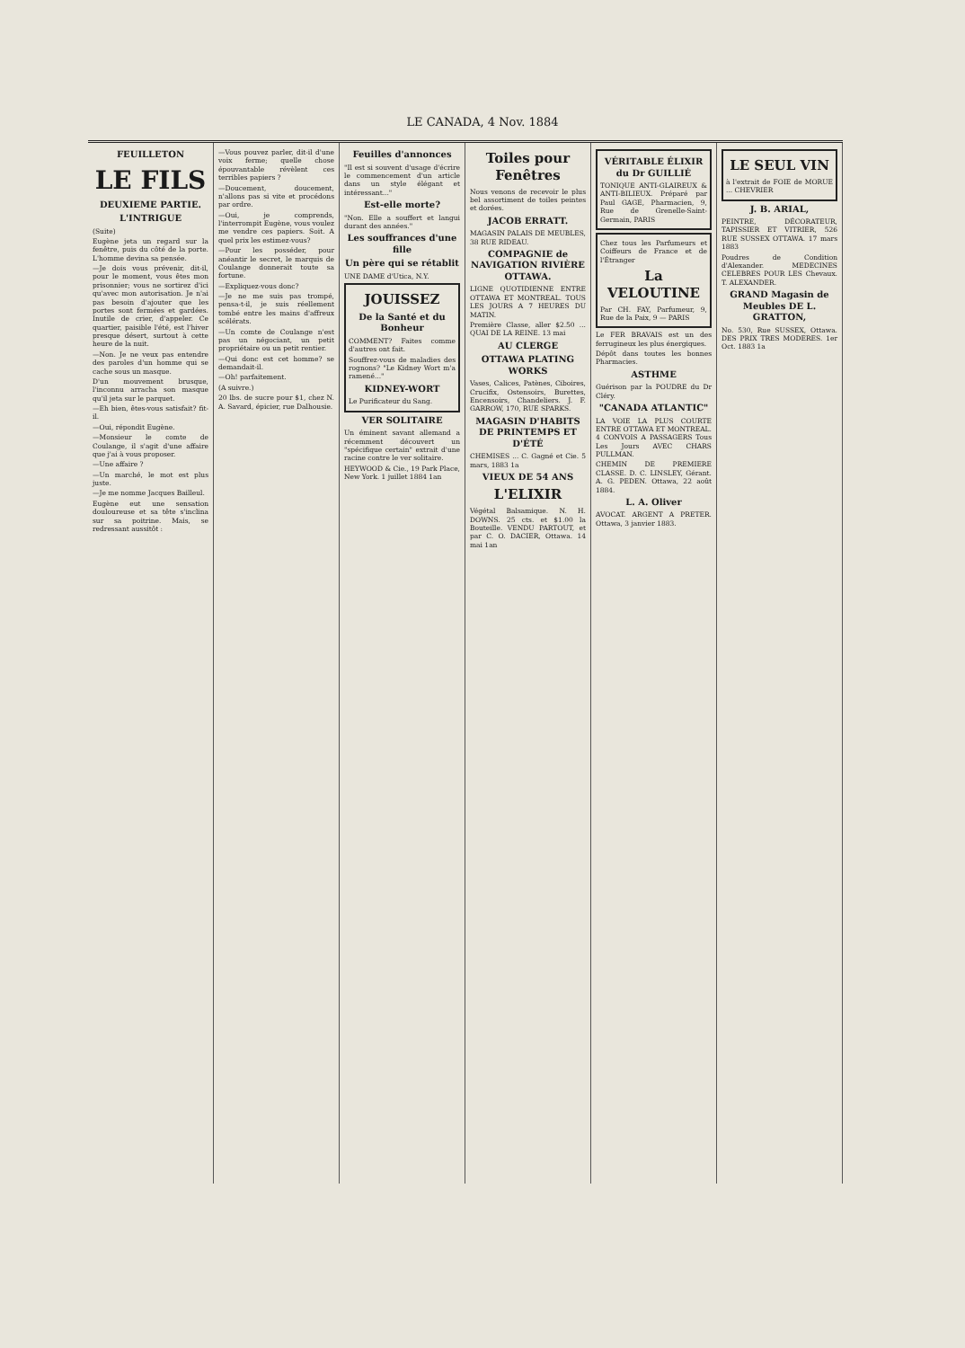LE CANADA, 4 Nov. 1884
FEUILLETON
LE FILS
DEUXIEME PARTIE.
L'INTRIGUE
(Suite)
Eugène jeta un regard sur la fenêtre, puis du côté de la porte. L'homme devina sa pensée.
—Je dois vous prévenir, dit-il, pour le moment, vous êtes mon prisonnier; vous ne sortirez d'ici qu'avec mon autorisation. Je n'ai pas besoin d'ajouter que les portes sont fermées et gardées. Inutile de crier, d'appeler. Ce quartier, paisible l'été, est l'hiver presque désert, surtout à cette heure de la nuit.
—Non. Je ne veux pas entendre des paroles d'un homme qui se cache sous un masque.
D'un mouvement brusque, l'inconnu arracha son masque qu'il jeta sur le parquet.
—Eh bien, êtes-vous satisfait? fit-il.
—Oui, répondit Eugène.
—Monsieur le comte de Coulange, il s'agit d'une affaire que j'ai à vous proposer.
—Une affaire ?
—Un marché, le mot est plus juste.
—Je me nomme Jacques Bailleul.
Eugène eut une sensation douloureuse et sa tête s'inclina sur sa poitrine. Mais, se redressant aussitôt :
—Vous pouvez parler, dit-il d'une voix ferme; quelle chose épouvantable révèlent ces terribles papiers ?
—Doucement, doucement, n'allons pas si vite et procédons par ordre.
—Oui, je comprends, l'interrompit Eugène, vous voulez me vendre ces papiers. Soit. A quel prix les estimez-vous?
—Pour les posséder, pour anéantir le secret, le marquis de Coulange donnerait toute sa fortune.
—Expliquez-vous donc?
—Je ne me suis pas trompé, pensa-t-il, je suis réellement tombé entre les mains d'affreux scélérats.
—Un comte de Coulange n'est pas un négociant, un petit propriétaire ou un petit rentier.
—Qui donc est cet homme? se demandait-il.
—Oh! parfaitement.
(A suivre.)
20 lbs. de sucre pour $1, chez N. A. Savard, épicier, rue Dalhousie.
Feuilles d'annonces
"Il est si souvent d'usage d'écrire le commencement d'un article dans un style élégant et intéressant..."
Est-elle morte?
"Non. Elle a souffert et langui durant des années."
Les souffrances d'une fille
Un père qui se rétablit
UNE DAME d'Utica, N.Y.
JOUISSEZ
De la Santé et du Bonheur
COMMENT? Faites comme d'autres ont fait.
Souffrez-vous de maladies des rognons? "Le Kidney Wort m'a ramené..."
KIDNEY-WORT
Le Purificateur du Sang.
VER SOLITAIRE
Un éminent savant allemand a récemment découvert un "spécifique certain" extrait d'une racine contre le ver solitaire.
HEYWOOD & Cie., 19 Park Place, New York. 1 juillet 1884 1an
Toiles pour Fenêtres
Nous venons de recevoir le plus bel assortiment de toiles peintes et dorées.
JACOB ERRATT.
MAGASIN PALAIS DE MEUBLES, 38 RUE RIDEAU.
COMPAGNIE de NAVIGATION RIVIÈRE OTTAWA.
LIGNE QUOTIDIENNE ENTRE OTTAWA ET MONTREAL. TOUS LES JOURS A 7 HEURES DU MATIN.
Première Classe, aller $2.50 ... QUAI DE LA REINE. 13 mai
AU CLERGE
OTTAWA PLATING WORKS
Vases, Calices, Patènes, Ciboires, Crucifix, Ostensoirs, Burettes, Encensoirs, Chandeliers. J. F. GARROW, 170, RUE SPARKS.
MAGASIN D'HABITS DE PRINTEMPS ET D'ÉTÉ
CHEMISES ... C. Gagné et Cie. 5 mars, 1883 1a
VIEUX DE 54 ANS
L'ELIXIR
Végétal Balsamique. N. H. DOWNS. 25 cts. et $1.00 la Bouteille. VENDU PARTOUT, et par C. O. DACIER, Ottawa. 14 mai 1an
VÉRITABLE ÉLIXIR du Dr GUILLIÉ
TONIQUE ANTI-GLAIREUX & ANTI-BILIEUX. Préparé par Paul GAGE, Pharmacien, 9, Rue de Grenelle-Saint-Germain, PARIS
Chez tous les Parfumeurs et Coiffeurs de France et de l'Étranger
La VELOUTINE
Par CH. FAY, Parfumeur, 9, Rue de la Paix, 9 — PARIS
Le FER BRAVAIS est un des ferrugineux les plus énergiques.
Dépôt dans toutes les bonnes Pharmacies.
ASTHME
Guérison par la POUDRE du Dr Cléry.
"CANADA ATLANTIC"
LA VOIE LA PLUS COURTE ENTRE OTTAWA ET MONTREAL. 4 CONVOIS A PASSAGERS Tous Les Jours AVEC CHARS PULLMAN.
CHEMIN DE PREMIERE CLASSE. D. C. LINSLEY, Gérant. A. G. PEDEN. Ottawa, 22 août 1884.
L. A. Oliver
AVOCAT. ARGENT A PRETER. Ottawa, 3 janvier 1883.
LE SEUL VIN
à l'extrait de FOIE de MORUE ... CHEVRIER
J. B. ARIAL,
PEINTRE, DÉCORATEUR, TAPISSIER ET VITRIER, 526 RUE SUSSEX OTTAWA. 17 mars 1883
Poudres de Condition d'Alexander. MEDECINES CELEBRES POUR LES Chevaux. T. ALEXANDER.
GRAND Magasin de Meubles DE L. GRATTON,
No. 530, Rue SUSSEX, Ottawa. DES PRIX TRES MODERES. 1er Oct. 1883 1a